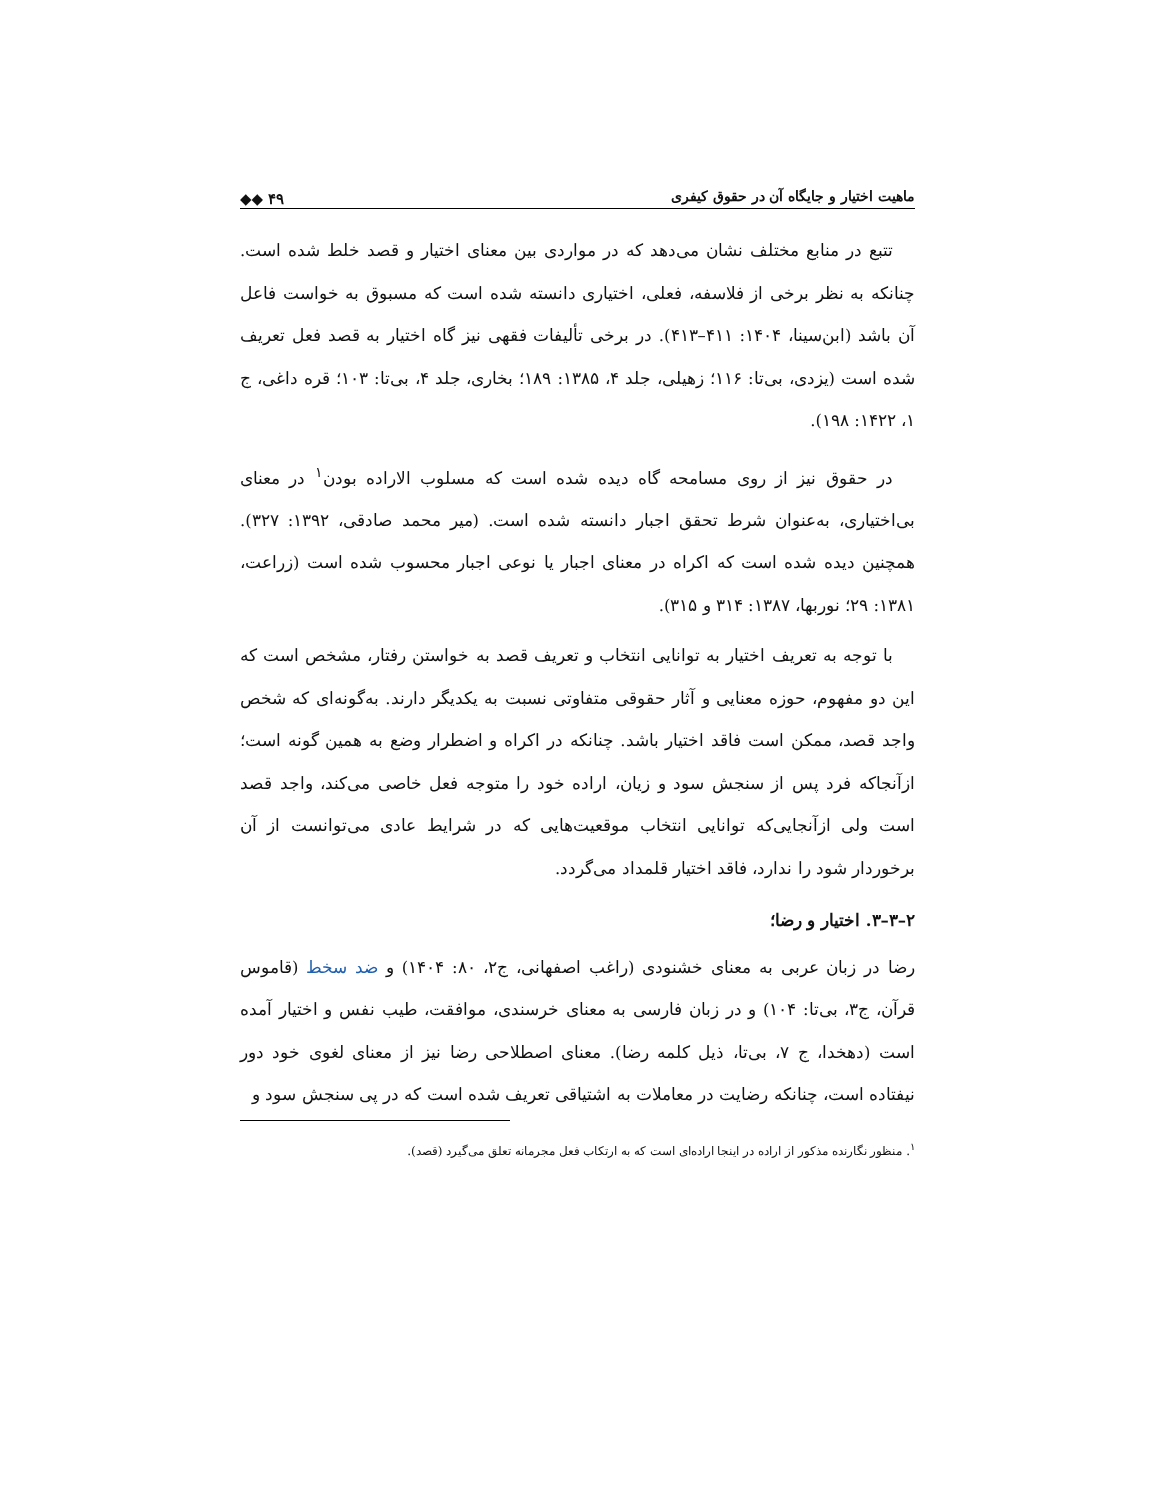ماهیت اختیار و جایگاه آن در حقوق کیفری ◆◆ ۴۹
تتبع در منابع مختلف نشان می‌دهد که در مواردی بین معنای اختیار و قصد خلط شده است. چنانکه به نظر برخی از فلاسفه، فعلی، اختیاری دانسته شده است که مسبوق به خواست فاعل آن باشد (ابن‌سینا، ۱۴۰۴: ۴۱۱–۴۱۳). در برخی تألیفات فقهی نیز گاه اختیار به قصد فعل تعریف شده است (یزدی، بی‌تا: ۱۱۶؛ زهیلی، جلد ۴، ۱۳۸۵: ۱۸۹؛ بخاری، جلد ۴، بی‌تا: ۱۰۳؛ قره داغی، ج ۱، ۱۴۲۲: ۱۹۸).
در حقوق نیز از روی مسامحه گاه دیده شده است که مسلوب الاراده بودن<sup>۱</sup> در معنای بی‌اختیاری، به‌عنوان شرط تحقق اجبار دانسته شده است. (میر محمد صادقی، ۱۳۹۲: ۳۲۷). همچنین دیده شده است که اکراه در معنای اجبار یا نوعی اجبار محسوب شده است (زراعت، ۱۳۸۱: ۲۹؛ نوربها، ۱۳۸۷: ۳۱۴ و ۳۱۵).
با توجه به تعریف اختیار به توانایی انتخاب و تعریف قصد به خواستن رفتار، مشخص است که این دو مفهوم، حوزه معنایی و آثار حقوقی متفاوتی نسبت به یکدیگر دارند. به‌گونه‌ای که شخص واجد قصد، ممکن است فاقد اختیار باشد. چنانکه در اکراه و اضطرار وضع به همین گونه است؛ ازآنجاکه فرد پس از سنجش سود و زیان، اراده خود را متوجه فعل خاصی می‌کند، واجد قصد است ولی ازآنجایی‌که توانایی انتخاب موقعیت‌هایی که در شرایط عادی می‌توانست از آن برخوردار شود را ندارد، فاقد اختیار قلمداد می‌گردد.
۲–۳–۳. اختیار و رضا؛
رضا در زبان عربی به معنای خشنودی (راغب اصفهانی، ج۲، ۸۰: ۱۴۰۴) و ضد سخط (قاموس قرآن، ج۳، بی‌تا: ۱۰۴) و در زبان فارسی به معنای خرسندی، موافقت، طیب نفس و اختیار آمده است (دهخدا، ج ۷، بی‌تا، ذیل کلمه رضا). معنای اصطلاحی رضا نیز از معنای لغوی خود دور نیفتاده است، چنانکه رضایت در معاملات به اشتیاقی تعریف شده است که در پی سنجش سود و
<sup>۱</sup>. منظور نگارنده مذکور از اراده در اینجا اراده‌ای است که به ارتکاب فعل مجرمانه تعلق می‌گیرد (قصد).